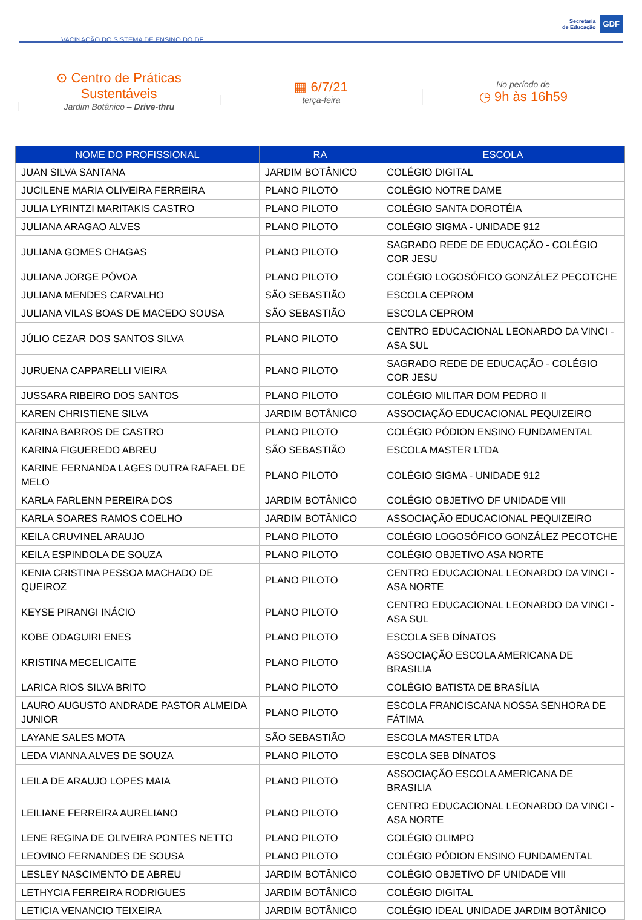VACINAÇÃO DO SISTEMA DE ENSINO DO DF
Secretaria
de Educação
GDF
⊙ Centro de Práticas
Sustentáveis
Jardim Botânico – Drive-thru
▦ 6/7/21
terça-feira
No período de
◷ 9h às 16h59
| NOME DO PROFISSIONAL | RA | ESCOLA |
| --- | --- | --- |
| JUAN SILVA SANTANA | JARDIM BOTÂNICO | COLÉGIO DIGITAL |
| JUCILENE MARIA OLIVEIRA FERREIRA | PLANO PILOTO | COLÉGIO NOTRE DAME |
| JULIA LYRINTZI MARITAKIS CASTRO | PLANO PILOTO | COLÉGIO SANTA DOROTÉIA |
| JULIANA ARAGAO ALVES | PLANO PILOTO | COLÉGIO SIGMA - UNIDADE 912 |
| JULIANA GOMES CHAGAS | PLANO PILOTO | SAGRADO REDE DE EDUCAÇÃO - COLÉGIO COR JESU |
| JULIANA JORGE PÓVOA | PLANO PILOTO | COLÉGIO LOGOSÓFICO GONZÁLEZ PECOTCHE |
| JULIANA MENDES CARVALHO | SÃO SEBASTIÃO | ESCOLA CEPROM |
| JULIANA VILAS BOAS DE MACEDO SOUSA | SÃO SEBASTIÃO | ESCOLA CEPROM |
| JÚLIO CEZAR DOS SANTOS SILVA | PLANO PILOTO | CENTRO EDUCACIONAL LEONARDO DA VINCI - ASA SUL |
| JURUENA CAPPARELLI VIEIRA | PLANO PILOTO | SAGRADO REDE DE EDUCAÇÃO - COLÉGIO COR JESU |
| JUSSARA RIBEIRO DOS SANTOS | PLANO PILOTO | COLÉGIO MILITAR DOM PEDRO II |
| KAREN CHRISTIENE SILVA | JARDIM BOTÂNICO | ASSOCIAÇÃO EDUCACIONAL PEQUIZEIRO |
| KARINA BARROS DE CASTRO | PLANO PILOTO | COLÉGIO PÓDION ENSINO FUNDAMENTAL |
| KARINA FIGUEREDO ABREU | SÃO SEBASTIÃO | ESCOLA MASTER LTDA |
| KARINE FERNANDA LAGES DUTRA RAFAEL DE MELO | PLANO PILOTO | COLÉGIO SIGMA - UNIDADE 912 |
| KARLA FARLENN PEREIRA DOS | JARDIM BOTÂNICO | COLÉGIO OBJETIVO DF UNIDADE VIII |
| KARLA SOARES RAMOS COELHO | JARDIM BOTÂNICO | ASSOCIAÇÃO EDUCACIONAL PEQUIZEIRO |
| KEILA CRUVINEL ARAUJO | PLANO PILOTO | COLÉGIO LOGOSÓFICO GONZÁLEZ PECOTCHE |
| KEILA ESPINDOLA DE SOUZA | PLANO PILOTO | COLÉGIO OBJETIVO ASA NORTE |
| KENIA CRISTINA PESSOA MACHADO DE QUEIROZ | PLANO PILOTO | CENTRO EDUCACIONAL LEONARDO DA VINCI - ASA NORTE |
| KEYSE PIRANGI INÁCIO | PLANO PILOTO | CENTRO EDUCACIONAL LEONARDO DA VINCI - ASA SUL |
| KOBE ODAGUIRI ENES | PLANO PILOTO | ESCOLA SEB DÍNATOS |
| KRISTINA MECELICAITE | PLANO PILOTO | ASSOCIAÇÃO ESCOLA AMERICANA DE BRASILIA |
| LARICA RIOS SILVA BRITO | PLANO PILOTO | COLÉGIO BATISTA DE BRASÍLIA |
| LAURO AUGUSTO ANDRADE PASTOR ALMEIDA JUNIOR | PLANO PILOTO | ESCOLA FRANCISCANA NOSSA SENHORA DE FÁTIMA |
| LAYANE SALES MOTA | SÃO SEBASTIÃO | ESCOLA MASTER LTDA |
| LEDA VIANNA ALVES DE SOUZA | PLANO PILOTO | ESCOLA SEB DÍNATOS |
| LEILA DE ARAUJO LOPES MAIA | PLANO PILOTO | ASSOCIAÇÃO ESCOLA AMERICANA DE BRASILIA |
| LEILIANE FERREIRA AURELIANO | PLANO PILOTO | CENTRO EDUCACIONAL LEONARDO DA VINCI - ASA NORTE |
| LENE REGINA DE OLIVEIRA PONTES NETTO | PLANO PILOTO | COLÉGIO OLIMPO |
| LEOVINO FERNANDES DE SOUSA | PLANO PILOTO | COLÉGIO PÓDION ENSINO FUNDAMENTAL |
| LESLEY NASCIMENTO DE ABREU | JARDIM BOTÂNICO | COLÉGIO OBJETIVO DF UNIDADE VIII |
| LETHYCIA FERREIRA RODRIGUES | JARDIM BOTÂNICO | COLÉGIO DIGITAL |
| LETICIA VENANCIO TEIXEIRA | JARDIM BOTÂNICO | COLÉGIO IDEAL UNIDADE JARDIM BOTÂNICO |